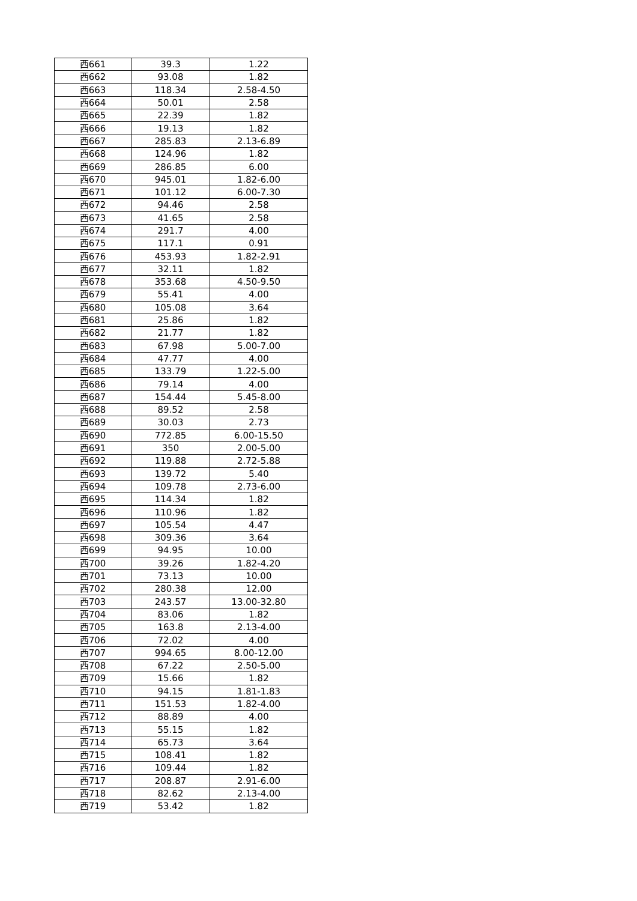| 西661 | 39.3 | 1.22 |
| 西662 | 93.08 | 1.82 |
| 西663 | 118.34 | 2.58-4.50 |
| 西664 | 50.01 | 2.58 |
| 西665 | 22.39 | 1.82 |
| 西666 | 19.13 | 1.82 |
| 西667 | 285.83 | 2.13-6.89 |
| 西668 | 124.96 | 1.82 |
| 西669 | 286.85 | 6.00 |
| 西670 | 945.01 | 1.82-6.00 |
| 西671 | 101.12 | 6.00-7.30 |
| 西672 | 94.46 | 2.58 |
| 西673 | 41.65 | 2.58 |
| 西674 | 291.7 | 4.00 |
| 西675 | 117.1 | 0.91 |
| 西676 | 453.93 | 1.82-2.91 |
| 西677 | 32.11 | 1.82 |
| 西678 | 353.68 | 4.50-9.50 |
| 西679 | 55.41 | 4.00 |
| 西680 | 105.08 | 3.64 |
| 西681 | 25.86 | 1.82 |
| 西682 | 21.77 | 1.82 |
| 西683 | 67.98 | 5.00-7.00 |
| 西684 | 47.77 | 4.00 |
| 西685 | 133.79 | 1.22-5.00 |
| 西686 | 79.14 | 4.00 |
| 西687 | 154.44 | 5.45-8.00 |
| 西688 | 89.52 | 2.58 |
| 西689 | 30.03 | 2.73 |
| 西690 | 772.85 | 6.00-15.50 |
| 西691 | 350 | 2.00-5.00 |
| 西692 | 119.88 | 2.72-5.88 |
| 西693 | 139.72 | 5.40 |
| 西694 | 109.78 | 2.73-6.00 |
| 西695 | 114.34 | 1.82 |
| 西696 | 110.96 | 1.82 |
| 西697 | 105.54 | 4.47 |
| 西698 | 309.36 | 3.64 |
| 西699 | 94.95 | 10.00 |
| 西700 | 39.26 | 1.82-4.20 |
| 西701 | 73.13 | 10.00 |
| 西702 | 280.38 | 12.00 |
| 西703 | 243.57 | 13.00-32.80 |
| 西704 | 83.06 | 1.82 |
| 西705 | 163.8 | 2.13-4.00 |
| 西706 | 72.02 | 4.00 |
| 西707 | 994.65 | 8.00-12.00 |
| 西708 | 67.22 | 2.50-5.00 |
| 西709 | 15.66 | 1.82 |
| 西710 | 94.15 | 1.81-1.83 |
| 西711 | 151.53 | 1.82-4.00 |
| 西712 | 88.89 | 4.00 |
| 西713 | 55.15 | 1.82 |
| 西714 | 65.73 | 3.64 |
| 西715 | 108.41 | 1.82 |
| 西716 | 109.44 | 1.82 |
| 西717 | 208.87 | 2.91-6.00 |
| 西718 | 82.62 | 2.13-4.00 |
| 西719 | 53.42 | 1.82 |